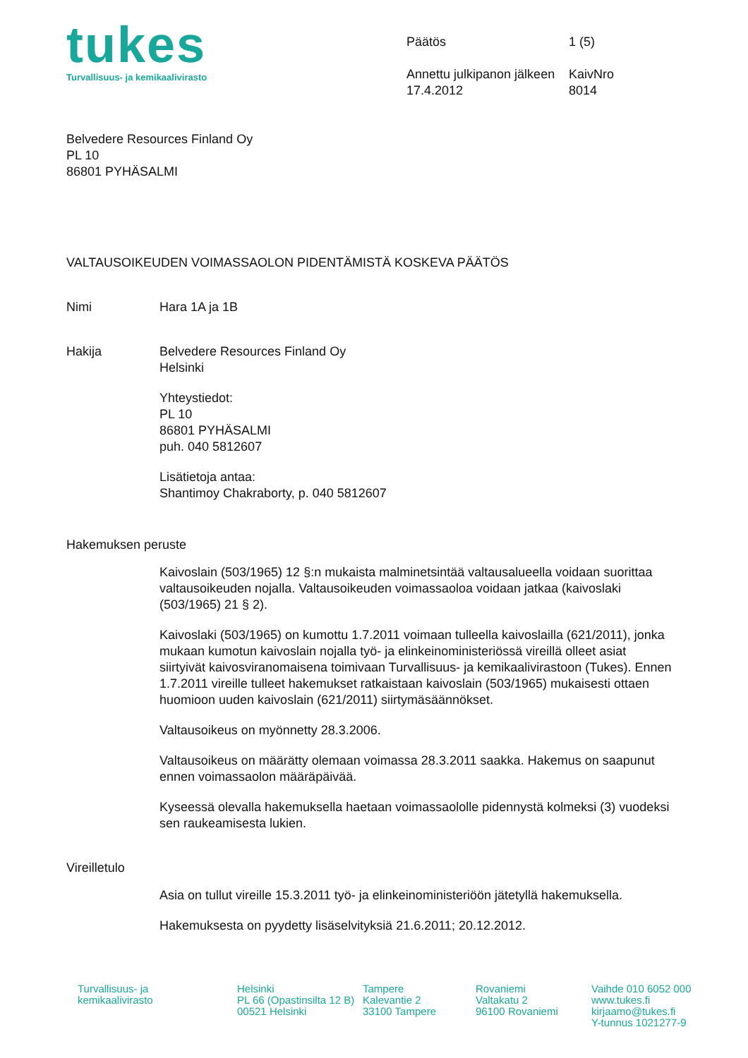tukes
Turvallisuus- ja kemikaalivirasto
Päätös 1 (5)
Annettu julkipanon jälkeen KaivNro
17.4.2012 8014
Belvedere Resources Finland Oy
PL 10
86801 PYHÄSALMI
VALTAUSOIKEUDEN VOIMASSAOLON PIDENTÄMISTÄ KOSKEVA PÄÄTÖS
Nimi Hara 1A ja 1B
Hakija Belvedere Resources Finland Oy
Helsinki
Yhteystiedot:
PL 10
86801 PYHÄSALMI
puh. 040 5812607
Lisätietoja antaa:
Shantimoy Chakraborty, p. 040 5812607
Hakemuksen peruste
Kaivoslain (503/1965) 12 §:n mukaista malminetsintää valtausalueella voidaan suorittaa valtausoikeuden nojalla. Valtausoikeuden voimassaoloa voidaan jatkaa (kaivoslaki (503/1965) 21 § 2).
Kaivoslaki (503/1965) on kumottu 1.7.2011 voimaan tulleella kaivoslailla (621/2011), jonka mukaan kumotun kaivoslain nojalla työ- ja elinkeinoministeriössä vireillä olleet asiat siirtyivät kaivosviranomaisena toimivaan Turvallisuus- ja kemikaalivirastoon (Tukes). Ennen 1.7.2011 vireille tulleet hakemukset ratkaistaan kaivoslain (503/1965) mukaisesti ottaen huomioon uuden kaivoslain (621/2011) siirtymäsäännökset.
Valtausoikeus on myönnetty 28.3.2006.
Valtausoikeus on määrätty olemaan voimassa 28.3.2011 saakka. Hakemus on saapunut ennen voimassaolon määräpäivää.
Kyseessä olevalla hakemuksella haetaan voimassaololle pidennystä kolmeksi (3) vuodeksi sen raukeamisesta lukien.
Vireilletulo
Asia on tullut vireille 15.3.2011 työ- ja elinkeinoministeriöön jätetyllä hakemuksella.
Hakemuksesta on pyydetty lisäselvityksiä 21.6.2011; 20.12.2012.
Turvallisuus- ja
kemikaalivirasto
Helsinki
PL 66 (Opastinsilta 12 B)
00521 Helsinki
Tampere
Kalevantie 2
33100 Tampere
Rovaniemi
Valtakatu 2
96100 Rovaniemi
Vaihde 010 6052 000
www.tukes.fi
kirjaamo@tukes.fi
Y-tunnus 1021277-9